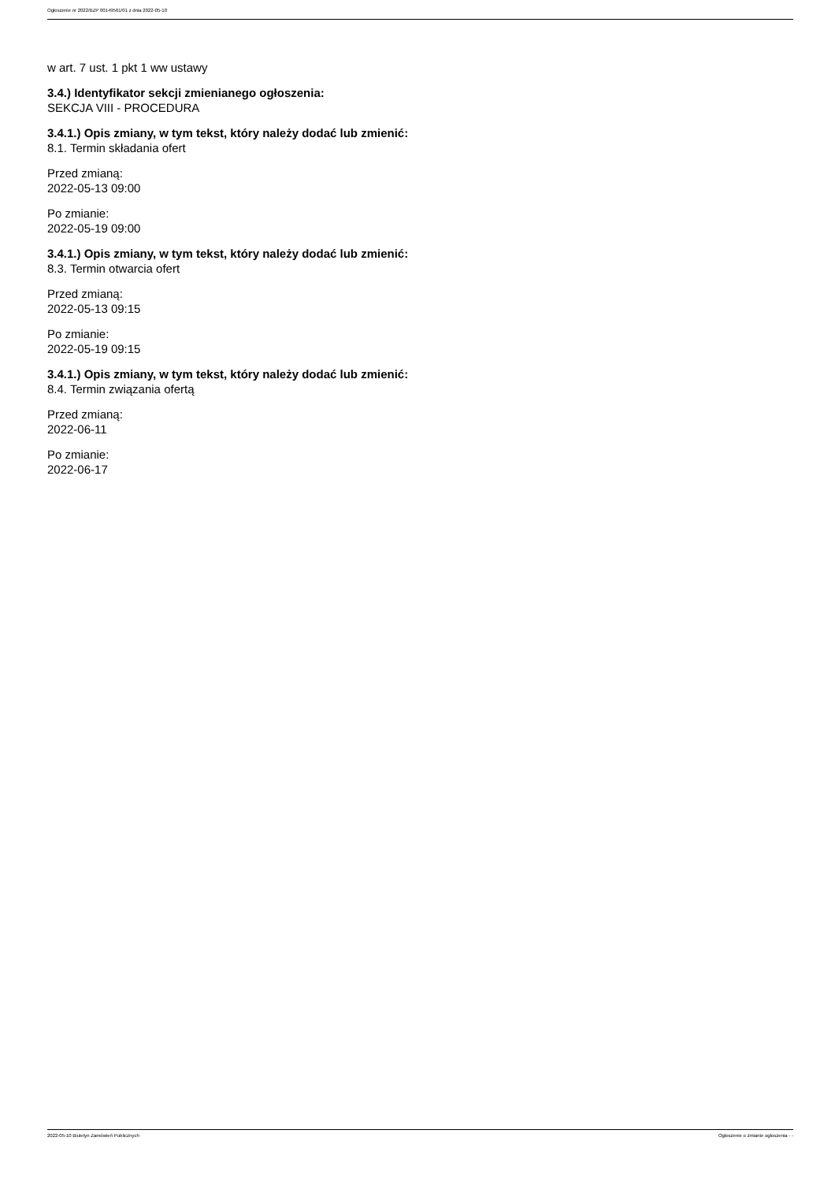Ogłoszenie nr 2022/BZP 00149561/01 z dnia 2022-05-10
w art. 7 ust. 1 pkt 1 ww ustawy
3.4.) Identyfikator sekcji zmienianego ogłoszenia:
SEKCJA VIII - PROCEDURA
3.4.1.) Opis zmiany, w tym tekst, który należy dodać lub zmienić:
8.1. Termin składania ofert
Przed zmianą:
2022-05-13 09:00
Po zmianie:
2022-05-19 09:00
3.4.1.) Opis zmiany, w tym tekst, który należy dodać lub zmienić:
8.3. Termin otwarcia ofert
Przed zmianą:
2022-05-13 09:15
Po zmianie:
2022-05-19 09:15
3.4.1.) Opis zmiany, w tym tekst, który należy dodać lub zmienić:
8.4. Termin związania ofertą
Przed zmianą:
2022-06-11
Po zmianie:
2022-06-17
2022-05-10 Biuletyn Zamówień Publicznych Ogłoszenie o zmianie ogłoszenia - -